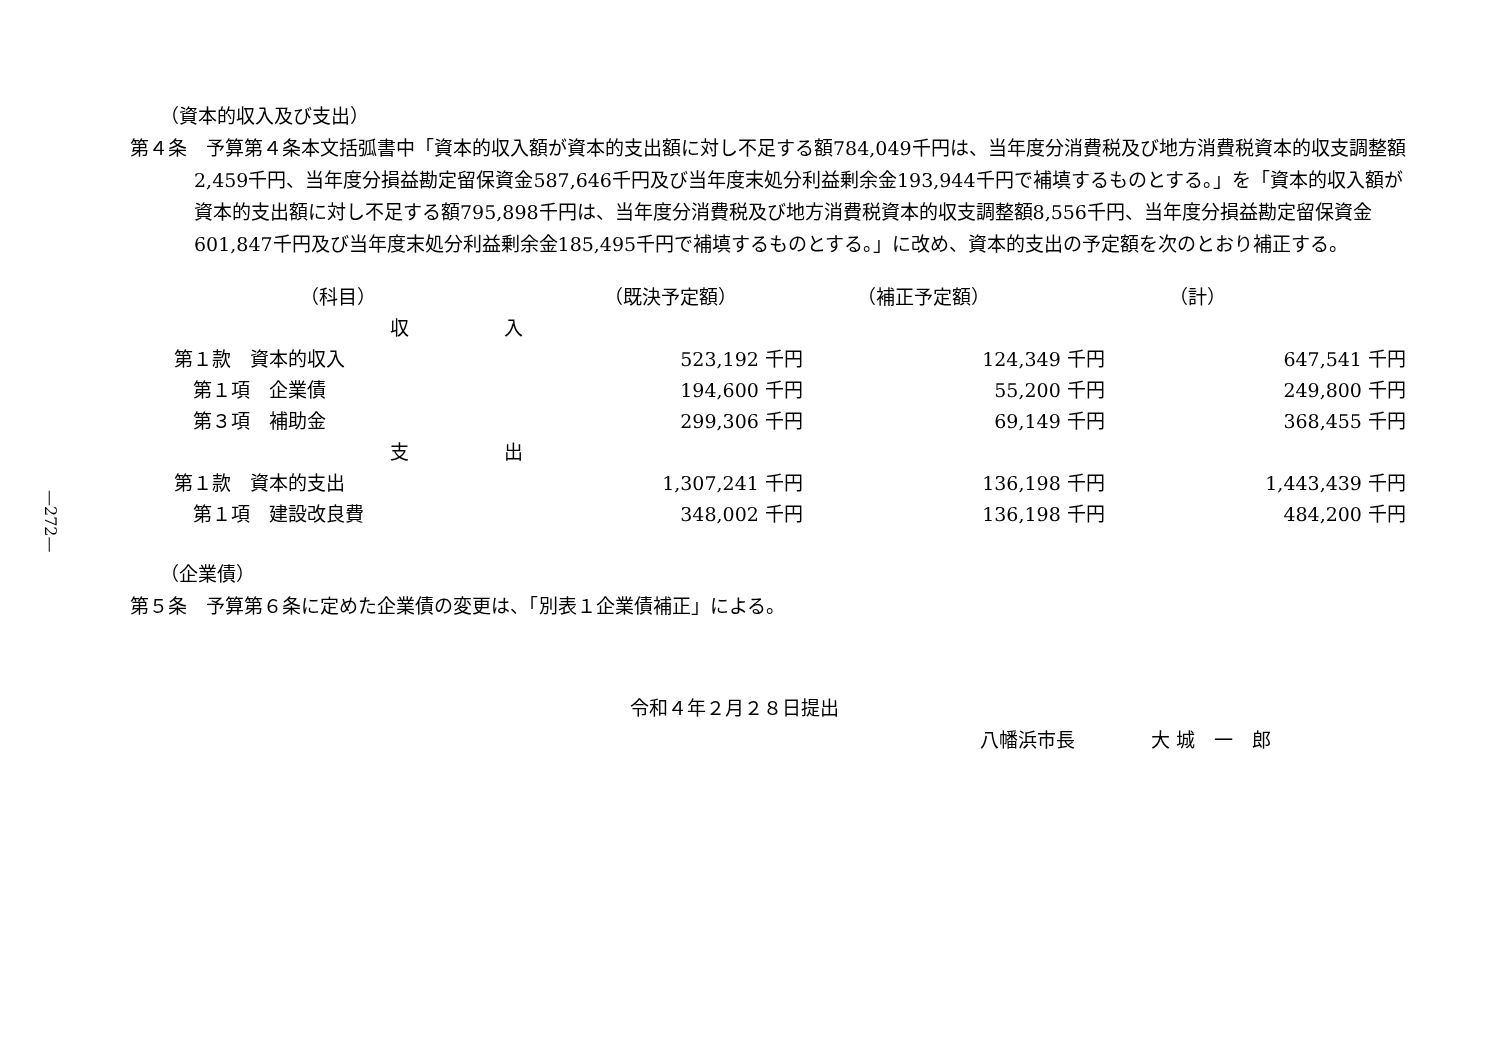—272—
（資本的収入及び支出）
第４条　予算第４条本文括弧書中「資本的収入額が資本的支出額に対し不足する額784,049千円は、当年度分消費税及び地方消費税資本的収支調整額2,459千円、当年度分損益勘定留保資金587,646千円及び当年度末処分利益剰余金193,944千円で補填するものとする。」を「資本的収入額が資本的支出額に対し不足する額795,898千円は、当年度分消費税及び地方消費税資本的収支調整額8,556千円、当年度分損益勘定留保資金601,847千円及び当年度末処分利益剰余金185,495千円で補填するものとする。」に改め、資本的支出の予定額を次のとおり補正する。
| （科目） | （既決予定額） | （補正予定額） | （計） |
| 収 入 | | | |
| 第１款 資本的収入 | 523,192 千円 | 124,349 千円 | 647,541 千円 |
| 第１項 企業債 | 194,600 千円 | 55,200 千円 | 249,800 千円 |
| 第３項 補助金 | 299,306 千円 | 69,149 千円 | 368,455 千円 |
| 支 出 | | | |
| 第１款 資本的支出 | 1,307,241 千円 | 136,198 千円 | 1,443,439 千円 |
| 第１項 建設改良費 | 348,002 千円 | 136,198 千円 | 484,200 千円 |
（企業債）
第５条　予算第６条に定めた企業債の変更は、「別表１企業債補正」による。
令和４年２月２８日提出
八幡浜市長　　　　大 城　一　郎